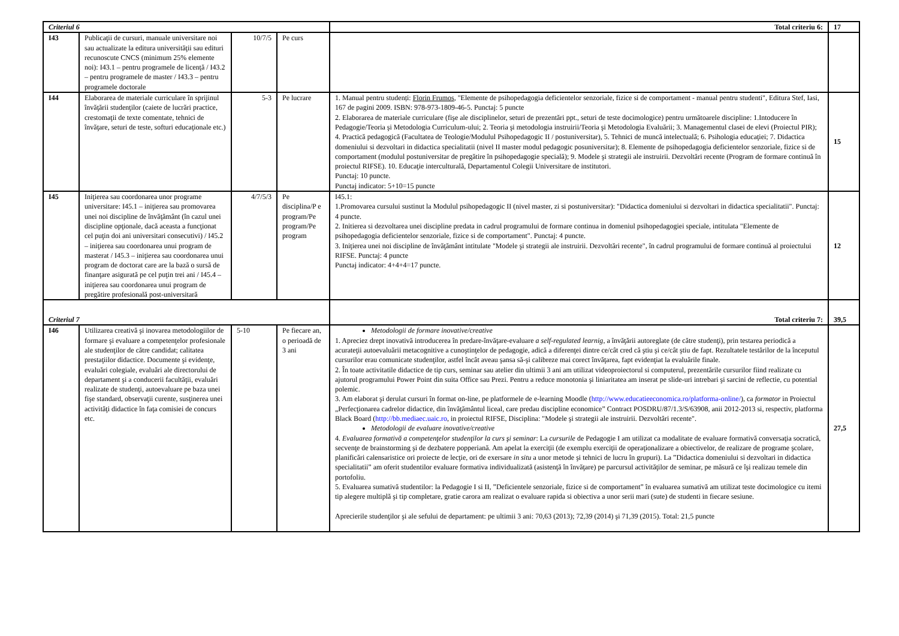| Criteriul 6 | | | | Total criteriu 6: | 17 |
| I43 | Publicaţii de cursuri, manuale universitare noi sau actualizate la editura universităţii sau edituri recunoscute CNCS (minimum 25% elemente noi): I43.1 – pentru programele de licenţă / I43.2 – pentru programele de master / I43.3 – pentru programele doctorale | 10/7/5 | Pe curs | | |
| I44 | Elaborarea de materiale curriculare în sprijinul învăţării studenţilor (caiete de lucrări practice, crestomaţii de texte comentate, tehnici de învăţare, seturi de teste, softuri educaţionale etc.) | 5-3 | Pe lucrare | 1. Manual pentru studenți: Florin Frumos , "Elemente de psihopedagogia deficientelor senzoriale, fizice si de comportament - manual pentru studenti", Editura Stef, Iasi, 167 de pagini 2009. ISBN: 978-973-1809-46-5. Punctaj: 5 puncte 2. Elaborarea de materiale curriculare (fişe ale disciplinelor, seturi de prezentări ppt., seturi de teste docimologice) pentru următoarele discipline: 1.Intoducere în Pedagogie/Teoria şi Metodologia Curriculum-ului; 2. Teoria şi metodologia instruirii/Teoria şi Metodologia Evaluării; 3. Managementul clasei de elevi (Proiectul PIR); 4. Practică pedagogică (Facultatea de Teologie/Modulul Psihopedagogic II / postuniversitar), 5. Tehnici de muncă intelectuală; 6. Psihologia educaţiei; 7. Didactica domeniului si dezvoltari in didactica specialitatii (nivel II master modul pedagogic posuniversitar); 8. Elemente de psihopedagogia deficientelor senzoriale, fizice si de comportament (modulul postuniversitar de pregătire în psihopedagogie specială); 9. Modele şi strategii ale instruirii. Dezvoltări recente (Program de formare continuă în proiectul RIFSE). 10. Educaţie interculturală, Departamentul Colegii Universitare de institutori. Punctaj: 10 puncte. Punctaj indicator: 5+10=15 puncte | 15 |
| I45 | Iniţierea sau coordonarea unor programe universitare: I45.1 – iniţierea sau promovarea unei noi discipline de învăţământ (în cazul unei discipline opţionale, dacă aceasta a funcţionat cel puţin doi ani universitari consecutivi) / I45.2 – iniţierea sau coordonarea unui program de masterat / I45.3 – iniţierea sau coordonarea unui program de doctorat care are la bază o sursă de finanţare asigurată pe cel puţin trei ani / I45.4 –iniţierea sau coordonarea unui program de pregătire profesională post-universitară | 4/7/5/3 | Pe disciplina/P e program/Pe program/Pe program | I45.1: 1.Promovarea cursului sustinut la Modulul psihopedagogic II (nivel master, zi si postuniversitar): "Didactica domeniului si dezvoltari in didactica specialitatii". Punctaj: 4 puncte. 2. Initierea si dezvoltarea unei discipline predata in cadrul programului de formare continua in domeniul psihopedagogiei speciale, intitulata "Elemente de psihopedagogia deficientelor senzoriale, fizice si de comportament". Punctaj: 4 puncte. 3. Iniţierea unei noi discipline de învăţământ intitulate "Modele şi strategii ale instruirii. Dezvoltări recente", în cadrul programului de formare continuă al proiectului RIFSE. Punctaj: 4 puncte Punctaj indicator: 4+4+4=17 puncte. | 12 |
| Criteriul 7 | | | | Total criteriu 7: | 39,5 |
| I46 | Utilizarea creativă şi inovarea metodologiilor de formare şi evaluare a competenţelor profesionale ale studenţilor de către candidat; calitatea prestaţiilor didactice. Documente şi evidenţe, evaluări colegiale, evaluări ale directorului de departament şi a conducerii facultăţii, evaluări realizate de studenţi, autoevaluare pe baza unei fişe standard, observaţii curente, susţinerea unei activităţi didactice în faţa comisiei de concurs etc. | 5-10 | Pe fiecare an, o perioadă de 3 ani | Metodologii de formare inovative/creative 1. Apreciez drept inovativă introducerea în predare-învăţare-evaluare a self-regulated learnig , a învăţării autoreglate (de către studenţi), prin testarea periodică a acurateţii autoevaluării metacognitive a cunoştinţelor de pedagogie, adică a diferenţei dintre ce/cât cred că ştiu şi ce/cât ştiu de fapt. Rezultatele testărilor de la începutul cursurilor erau comunicate studenţilor, astfel încât aveau şansa să-şi calibreze mai corect învăţarea, fapt evidenţiat la evaluările finale. 2. În toate activitatile didactice de tip curs, seminar sau atelier din ultimii 3 ani am utilizat videoproiectorul si computerul, prezentările cursurilor fiind realizate cu ajutorul programului Power Point din suita Office sau Prezi. Pentru a reduce monotonia şi liniaritatea am inserat pe slide-uri intrebari şi sarcini de reflectie, cu potential polemic. 3. Am elaborat şi derulat cursuri în format on-line, pe platformele de e-learning Moodle ( http://www.educatieeconomica.ro/platforma-online/ ), ca formator in Proiectul „Perfecţionarea cadrelor didactice, din învăţământul liceal, care predau discipline economice” Contract POSDRU/87/1.3/S/63908, anii 2012-2013 si, respectiv, platforma Black Board ( http://bb.mediaec.uaic.ro , in proiectul RIFSE, Disciplina: "Modele şi strategii ale instruirii. Dezvoltări recente". Metodologii de evaluare inovative/creative 4. Evaluarea formativă a competenţelor studenţilor la curs şi seminar : La cursurile de Pedagogie I am utilizat ca modalitate de evaluare formativă conversaţia socratică, secvenţe de brainstorming şi de dezbatere popperiană. Am apelat la exerciţii (de exemplu exerciţii de operaţionalizare a obiectivelor, de realizare de programe şcolare, planificări calensaristice ori proiecte de lecţie, ori de exersare in situ a unor metode şi tehnici de lucru în grupuri). La ”Didactica domeniului si dezvoltari in didactica specialitatii” am oferit studentilor evaluare formativa individualizată (asistenţă în învăţare) pe parcursul activităţilor de seminar, pe măsură ce îşi realizau temele din portofoliu. 5. Evaluarea sumativă studentilor: la Pedagogie I si II, ”Deficientele senzoriale, fizice si de comportament” în evaluarea sumativă am utilizat teste docimologice cu itemi tip alegere multiplă şi tip completare, gratie carora am realizat o evaluare rapida si obiectiva a unor serii mari (sute) de studenti in fiecare sesiune. Aprecierile studenţilor şi ale sefului de departament: pe ultimii 3 ani: 70,63 (2013); 72,39 (2014) şi 71,39 (2015). Total: 21,5 puncte | 27,5 |